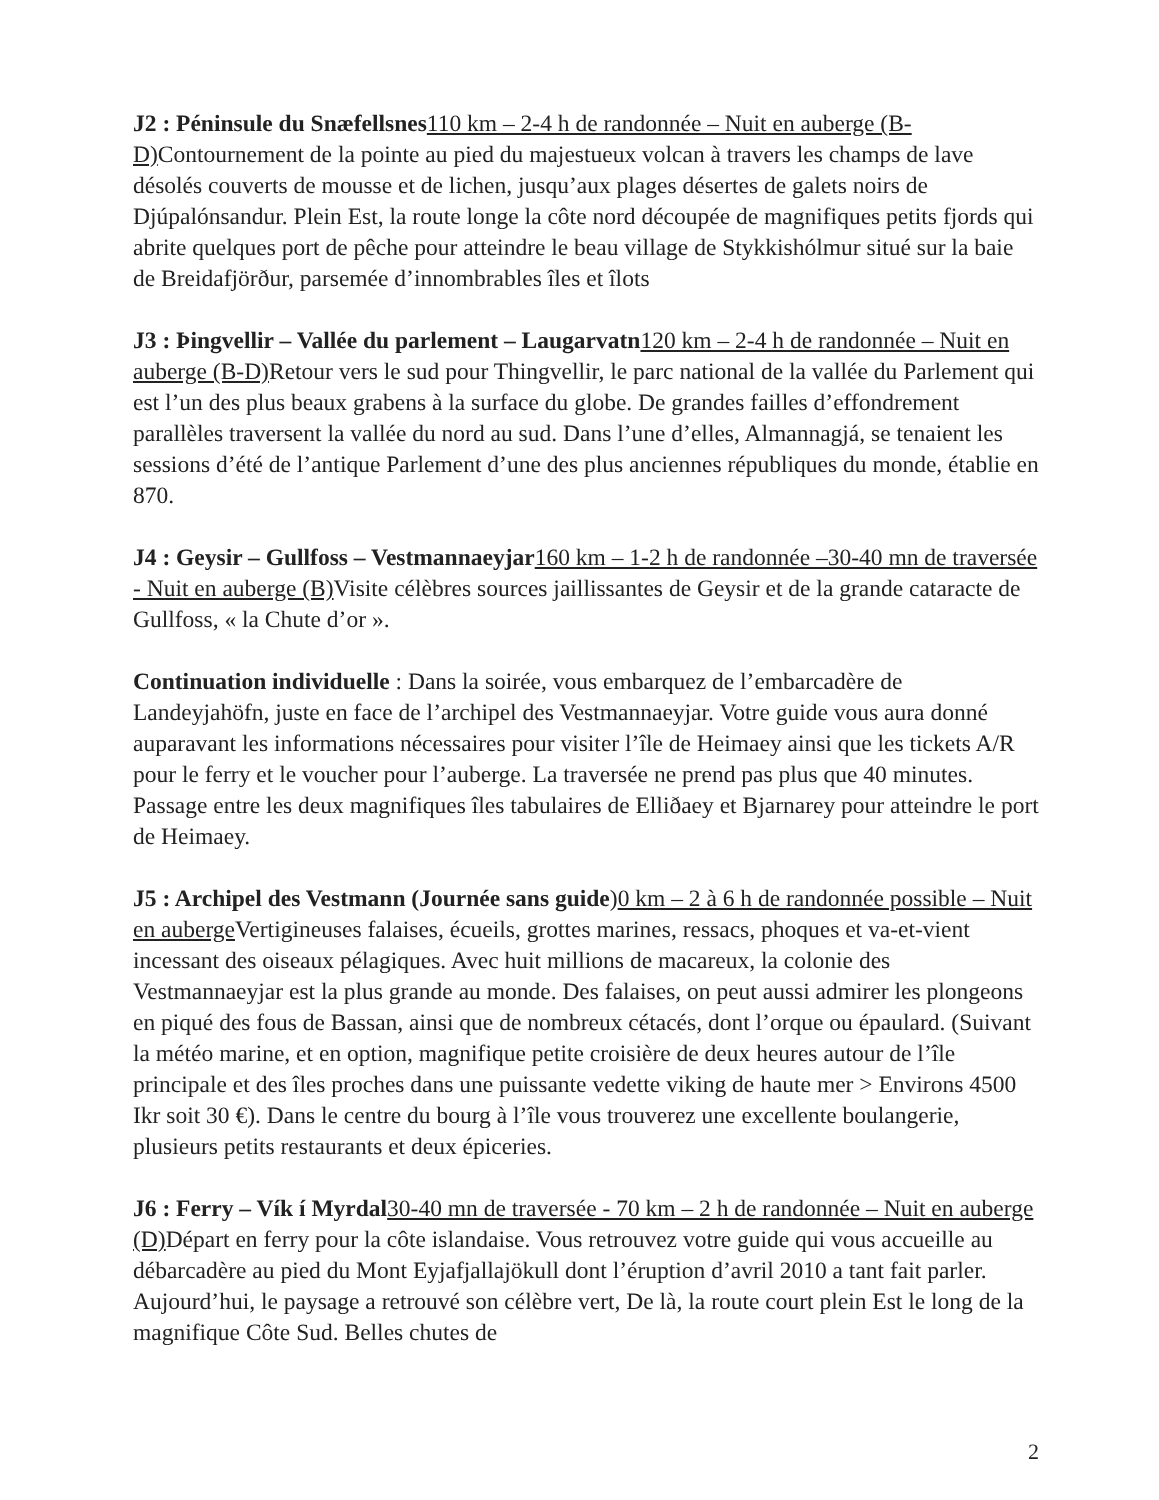J2 : Péninsule du Snæfellsnes 110 km – 2-4 h de randonnée – Nuit en auberge (B-D) Contournement de la pointe au pied du majestueux volcan à travers les champs de lave désolés couverts de mousse et de lichen, jusqu’aux plages désertes de galets noirs de Djúpalónsandur. Plein Est, la route longe la côte nord découpée de magnifiques petits fjords qui abrite quelques port de pêche pour atteindre le beau village de Stykkishólmur situé sur la baie de Breidafjörður, parsemée d’innombrables îles et îlots
J3 : Þingvellir – Vallée du parlement – Laugarvatn 120 km – 2-4 h de randonnée – Nuit en auberge (B-D) Retour vers le sud pour Thingvellir, le parc national de la vallée du Parlement qui est l’un des plus beaux grabens à la surface du globe. De grandes failles d’effondrement parallèles traversent la vallée du nord au sud. Dans l’une d’elles, Almannagjá, se tenaient les sessions d’été de l’antique Parlement d’une des plus anciennes républiques du monde, établie en 870.
J4 : Geysir – Gullfoss – Vestmannaeyjar 160 km – 1-2 h de randonnée –30-40 mn de traversée - Nuit en auberge (B) Visite célèbres sources jaillissantes de Geysir et de la grande cataracte de Gullfoss, « la Chute d’or ».
Continuation individuelle : Dans la soirée, vous embarquez de l’embarcadère de Landeyjahöfn, juste en face de l’archipel des Vestmannaeyjar. Votre guide vous aura donné auparavant les informations nécessaires pour visiter l’île de Heimaey ainsi que les tickets A/R pour le ferry et le voucher pour l’auberge. La traversée ne prend pas plus que 40 minutes. Passage entre les deux magnifiques îles tabulaires de Elliðaey et Bjarnarey pour atteindre le port de Heimaey.
J5 : Archipel des Vestmann (Journée sans guide)0 km – 2 à 6 h de randonnée possible – Nuit en auberge Vertigineuses falaises, écueils, grottes marines, ressacs, phoques et va-et-vient incessant des oiseaux pélagiques. Avec huit millions de macareux, la colonie des Vestmannaeyjar est la plus grande au monde. Des falaises, on peut aussi admirer les plongeons en piqué des fous de Bassan, ainsi que de nombreux cétacés, dont l’orque ou épaulard. (Suivant la météo marine, et en option, magnifique petite croisière de deux heures autour de l’île principale et des îles proches dans une puissante vedette viking de haute mer > Environs 4500 Ikr soit 30 €). Dans le centre du bourg à l’île vous trouverez une excellente boulangerie, plusieurs petits restaurants et deux épiceries.
J6 : Ferry – Vík í Myrdal 30-40 mn de traversée - 70 km – 2 h de randonnée – Nuit en auberge (D) Départ en ferry pour la côte islandaise. Vous retrouvez votre guide qui vous accueille au débarcadère au pied du Mont Eyjafjallajökull dont l’éruption d’avril 2010 a tant fait parler. Aujourd’hui, le paysage a retrouvé son célèbre vert, De là, la route court plein Est le long de la magnifique Côte Sud. Belles chutes de
2